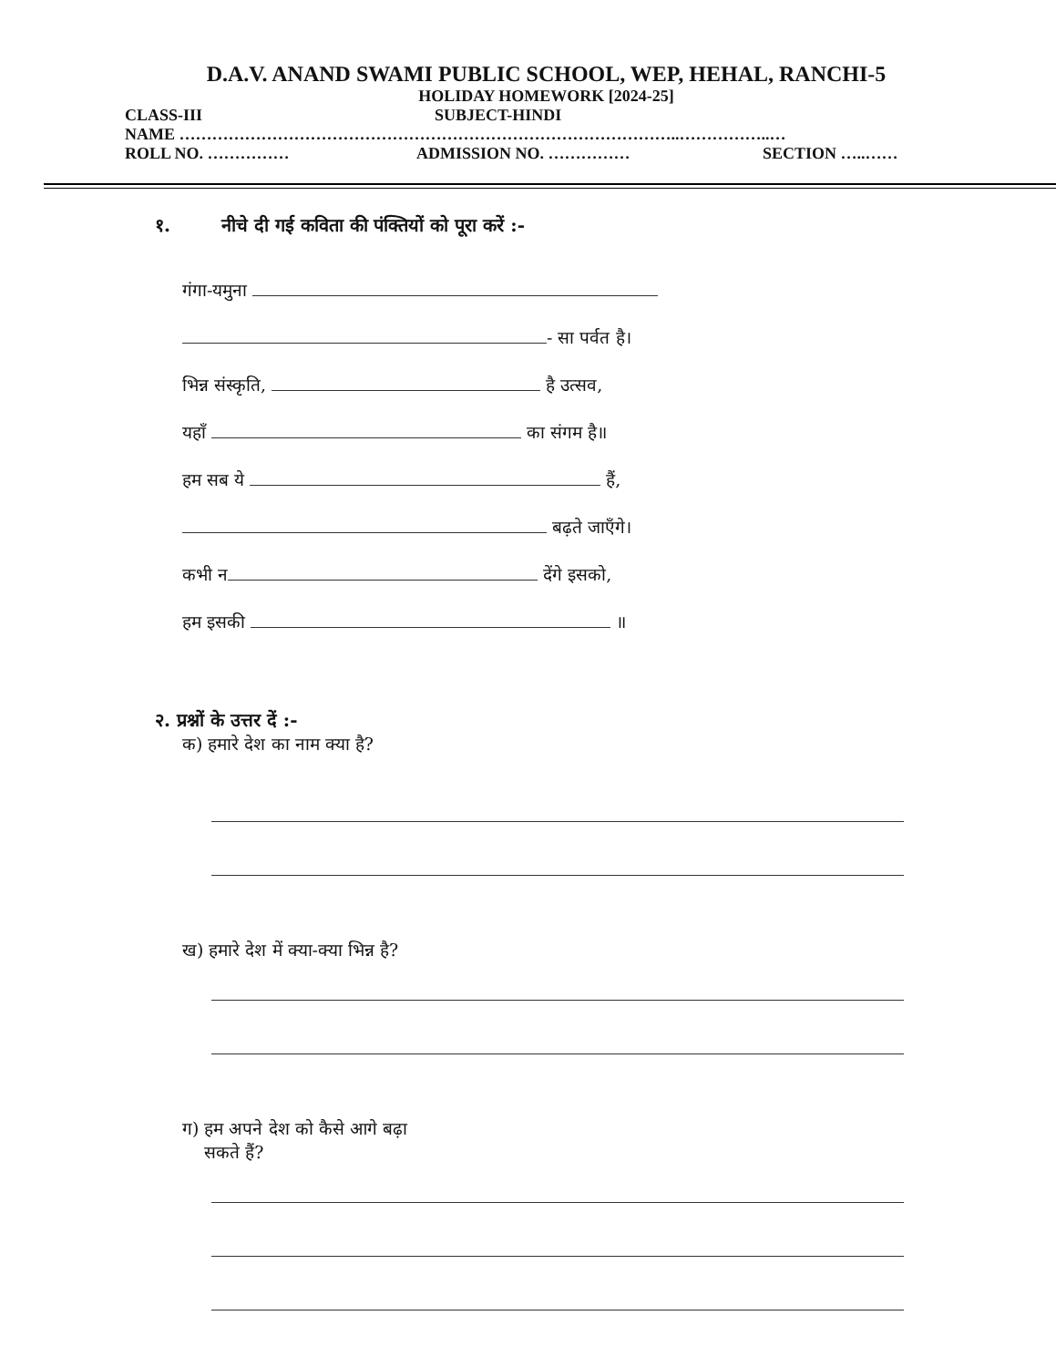D.A.V. ANAND SWAMI PUBLIC SCHOOL, WEP, HEHAL, RANCHI-5
HOLIDAY HOMEWORK [2024-25]
CLASS-III SUBJECT-HINDI
NAME ………………………………………………………………………………..……………..…
ROLL NO. …………… ADMISSION NO. …………… SECTION …..……
१. नीचे दी गई कविता की पंक्तियों को पूरा करें :-
गंगा-यमुना
- सा पर्वत है।
भिन्न संस्कृति, है उत्सव,
यहाँ का संगम है॥
हम सब ये हैं,
बढ़ते जाएँगे।
कभी न देंगे इसको,
हम इसकी ॥
२. प्रश्नों के उत्तर दें :-
क) हमारे देश का नाम क्या है?
ख) हमारे देश में क्या-क्या भिन्न है?
ग) हम अपने देश को कैसे आगे बढ़ा
सकते हैं?